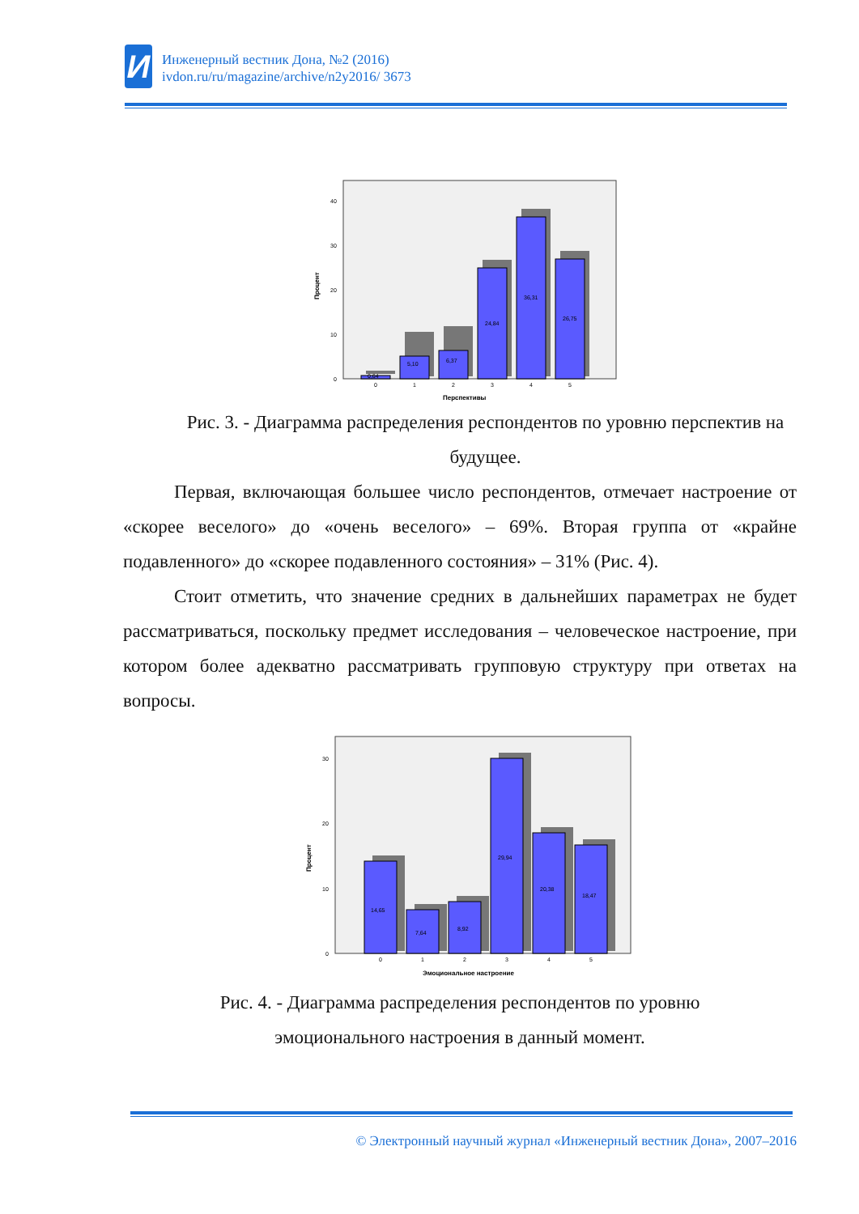И
Инженерный вестник Дона, №2 (2016)
ivdon.ru/ru/magazine/archive/n2y2016/ 3673
0
10
20
30
40
0,64
5,10
6,37
24,84
36,31
26,75
0
1
2
3
4
5
Перспективы
Процент
Рис. 3. - Диаграмма распределения респондентов по уровню перспектив на будущее.
Первая, включающая большее число респондентов, отмечает настроение от «скорее веселого» до «очень веселого» – 69%. Вторая группа от «крайне подавленного» до «скорее подавленного состояния» – 31% (Рис. 4).
Стоит отметить, что значение средних в дальнейших параметрах не будет рассматриваться, поскольку предмет исследования – человеческое настроение, при котором более адекватно рассматривать групповую структуру при ответах на вопросы.
0
10
20
30
14,65
7,64
8,92
29,94
20,38
18,47
0
1
2
3
4
5
Эмоциональное настроение
Процент
Рис. 4. - Диаграмма распределения респондентов по уровню
эмоционального настроения в данный момент.
© Электронный научный журнал «Инженерный вестник Дона», 2007–2016